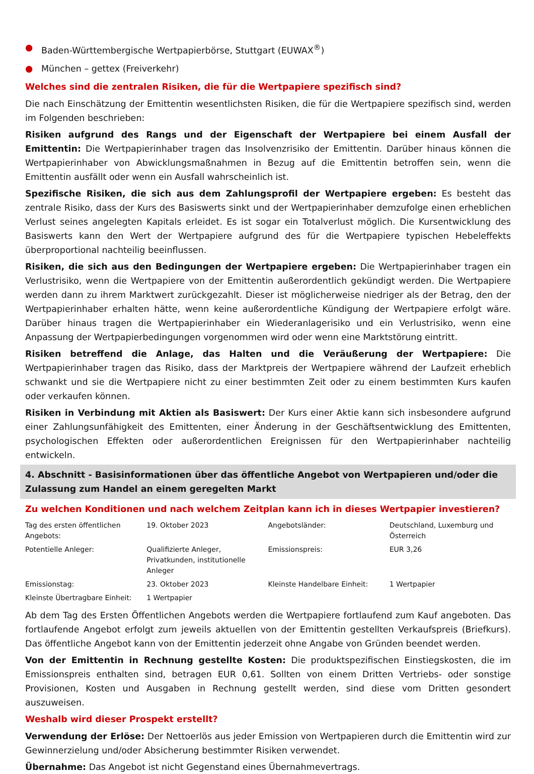● Baden-Württembergische Wertpapierbörse, Stuttgart (EUWAX<sup>®</sup>)
● München – gettex (Freiverkehr)
Welches sind die zentralen Risiken, die für die Wertpapiere spezifisch sind?
Die nach Einschätzung der Emittentin wesentlichsten Risiken, die für die Wertpapiere spezifisch sind, werden im Folgenden beschrieben:
Risiken aufgrund des Rangs und der Eigenschaft der Wertpapiere bei einem Ausfall der Emittentin: Die Wertpapierinhaber tragen das Insolvenzrisiko der Emittentin. Darüber hinaus können die Wertpapierinhaber von Abwicklungsmaßnahmen in Bezug auf die Emittentin betroffen sein, wenn die Emittentin ausfällt oder wenn ein Ausfall wahrscheinlich ist.
Spezifische Risiken, die sich aus dem Zahlungsprofil der Wertpapiere ergeben: Es besteht das zentrale Risiko, dass der Kurs des Basiswerts sinkt und der Wertpapierinhaber demzufolge einen erheblichen Verlust seines angelegten Kapitals erleidet. Es ist sogar ein Totalverlust möglich. Die Kursentwicklung des Basiswerts kann den Wert der Wertpapiere aufgrund des für die Wertpapiere typischen Hebeleffekts überproportional nachteilig beeinflussen.
Risiken, die sich aus den Bedingungen der Wertpapiere ergeben: Die Wertpapierinhaber tragen ein Verlustrisiko, wenn die Wertpapiere von der Emittentin außerordentlich gekündigt werden. Die Wertpapiere werden dann zu ihrem Marktwert zurückgezahlt. Dieser ist möglicherweise niedriger als der Betrag, den der Wertpapierinhaber erhalten hätte, wenn keine außerordentliche Kündigung der Wertpapiere erfolgt wäre. Darüber hinaus tragen die Wertpapierinhaber ein Wiederanlagerisiko und ein Verlustrisiko, wenn eine Anpassung der Wertpapierbedingungen vorgenommen wird oder wenn eine Marktstörung eintritt.
Risiken betreffend die Anlage, das Halten und die Veräußerung der Wertpapiere: Die Wertpapierinhaber tragen das Risiko, dass der Marktpreis der Wertpapiere während der Laufzeit erheblich schwankt und sie die Wertpapiere nicht zu einer bestimmten Zeit oder zu einem bestimmten Kurs kaufen oder verkaufen können.
Risiken in Verbindung mit Aktien als Basiswert: Der Kurs einer Aktie kann sich insbesondere aufgrund einer Zahlungsunfähigkeit des Emittenten, einer Änderung in der Geschäftsentwicklung des Emittenten, psychologischen Effekten oder außerordentlichen Ereignissen für den Wertpapierinhaber nachteilig entwickeln.
4. Abschnitt - Basisinformationen über das öffentliche Angebot von Wertpapieren und/oder die Zulassung zum Handel an einem geregelten Markt
Zu welchen Konditionen und nach welchem Zeitplan kann ich in dieses Wertpapier investieren?
| Tag des ersten öffentlichen Angebots: | 19. Oktober 2023 | Angebotsländer: | Deutschland, Luxemburg und Österreich |
| Potentielle Anleger: | Qualifizierte Anleger, Privatkunden, institutionelle Anleger | Emissionspreis: | EUR 3,26 |
| Emissionstag: | 23. Oktober 2023 | Kleinste Handelbare Einheit: | 1 Wertpapier |
| Kleinste Übertragbare Einheit: | 1 Wertpapier | | |
Ab dem Tag des Ersten Öffentlichen Angebots werden die Wertpapiere fortlaufend zum Kauf angeboten. Das fortlaufende Angebot erfolgt zum jeweils aktuellen von der Emittentin gestellten Verkaufspreis (Briefkurs). Das öffentliche Angebot kann von der Emittentin jederzeit ohne Angabe von Gründen beendet werden.
Von der Emittentin in Rechnung gestellte Kosten: Die produktspezifischen Einstiegskosten, die im Emissionspreis enthalten sind, betragen EUR 0,61. Sollten von einem Dritten Vertriebs- oder sonstige Provisionen, Kosten und Ausgaben in Rechnung gestellt werden, sind diese vom Dritten gesondert auszuweisen.
Weshalb wird dieser Prospekt erstellt?
Verwendung der Erlöse: Der Nettoerlös aus jeder Emission von Wertpapieren durch die Emittentin wird zur Gewinnerzielung und/oder Absicherung bestimmter Risiken verwendet.
Übernahme: Das Angebot ist nicht Gegenstand eines Übernahmevertrags.